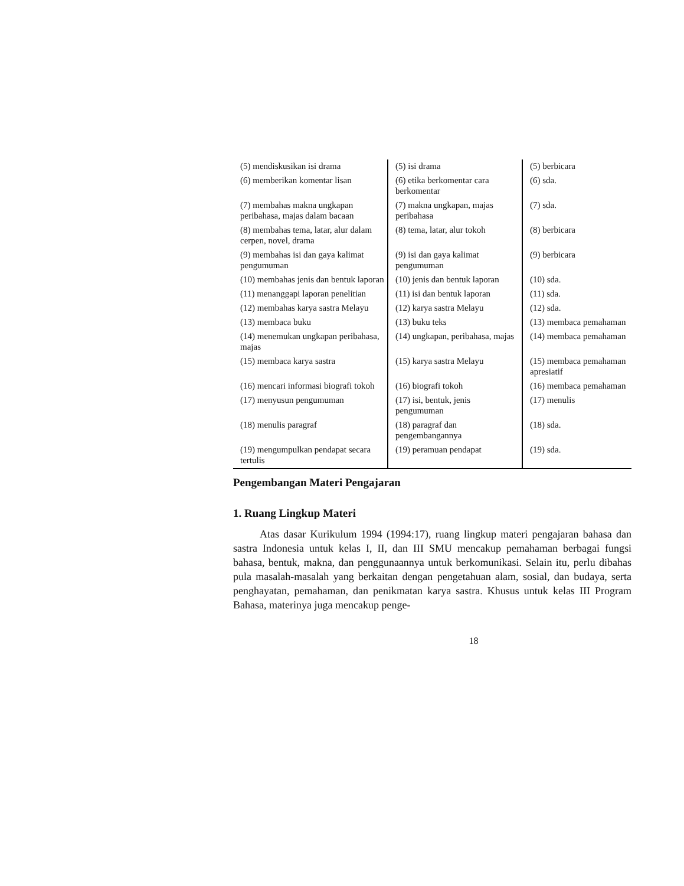| (5) mendiskusikan isi drama | (5) isi drama | (5) berbicara |
| (6) memberikan komentar lisan | (6) etika berkomentar cara berkomentar | (6) sda. |
| (7) membahas makna ungkapan peribahasa, majas dalam bacaan | (7) makna ungkapan, majas peribahasa | (7) sda. |
| (8) membahas tema, latar, alur dalam cerpen, novel, drama | (8) tema, latar, alur tokoh | (8) berbicara |
| (9) membahas isi dan gaya kalimat pengumuman | (9) isi dan gaya kalimat pengumuman | (9) berbicara |
| (10) membahas jenis dan bentuk laporan | (10) jenis dan bentuk laporan | (10) sda. |
| (11) menanggapi laporan penelitian | (11) isi dan bentuk laporan | (11) sda. |
| (12) membahas karya sastra Melayu | (12) karya sastra Melayu | (12) sda. |
| (13) membaca buku | (13) buku teks | (13) membaca pemahaman |
| (14) menemukan ungkapan peribahasa, majas | (14) ungkapan, peribahasa, majas | (14) membaca pemahaman |
| (15) membaca karya sastra | (15) karya sastra Melayu | (15) membaca pemahaman apresiatif |
| (16) mencari informasi biografi tokoh | (16) biografi tokoh | (16) membaca pemahaman |
| (17) menyusun pengumuman | (17) isi, bentuk, jenis pengumuman | (17) menulis |
| (18) menulis paragraf | (18) paragraf dan pengembangannya | (18) sda. |
| (19) mengumpulkan pendapat secara tertulis | (19) peramuan pendapat | (19) sda. |
Pengembangan Materi Pengajaran
1. Ruang Lingkup Materi
Atas dasar Kurikulum 1994 (1994:17), ruang lingkup materi pengajaran bahasa dan sastra Indonesia untuk kelas I, II, dan III SMU mencakup pemahaman berbagai fungsi bahasa, bentuk, makna, dan penggunaannya untuk berkomunikasi. Selain itu, perlu dibahas pula masalah-masalah yang berkaitan dengan pengetahuan alam, sosial, dan budaya, serta penghayatan, pemahaman, dan penikmatan karya sastra. Khusus untuk kelas III Program Bahasa, materinya juga mencakup penge-
18